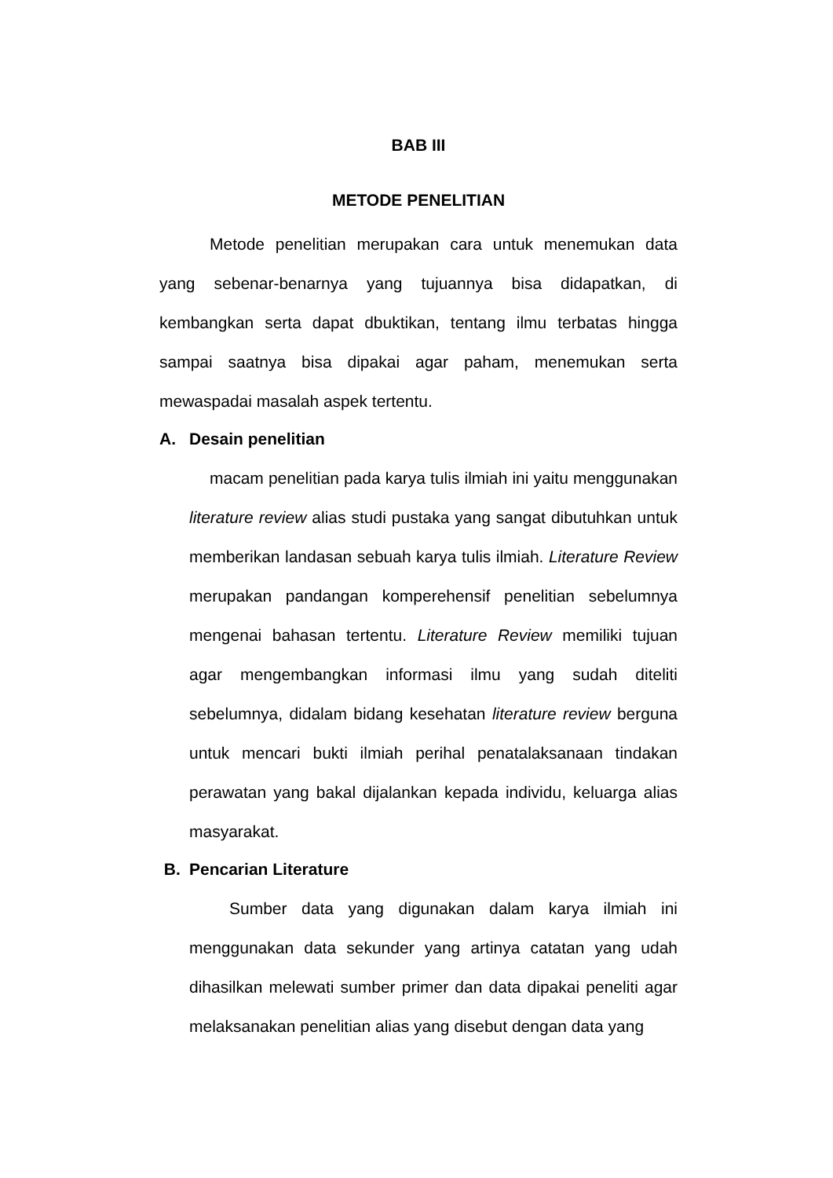BAB III
METODE PENELITIAN
Metode penelitian merupakan cara untuk menemukan data yang sebenar-benarnya yang tujuannya bisa didapatkan, di kembangkan serta dapat dbuktikan, tentang ilmu terbatas hingga sampai saatnya bisa dipakai agar paham, menemukan serta mewaspadai masalah aspek tertentu.
A. Desain penelitian
macam penelitian pada karya tulis ilmiah ini yaitu menggunakan literature review alias studi pustaka yang sangat dibutuhkan untuk memberikan landasan sebuah karya tulis ilmiah. Literature Review merupakan pandangan komperehensif penelitian sebelumnya mengenai bahasan tertentu. Literature Review memiliki tujuan agar mengembangkan informasi ilmu yang sudah diteliti sebelumnya, didalam bidang kesehatan literature review berguna untuk mencari bukti ilmiah perihal penatalaksanaan tindakan perawatan yang bakal dijalankan kepada individu, keluarga alias masyarakat.
B. Pencarian Literature
Sumber data yang digunakan dalam karya ilmiah ini menggunakan data sekunder yang artinya catatan yang udah dihasilkan melewati sumber primer dan data dipakai peneliti agar melaksanakan penelitian alias yang disebut dengan data yang